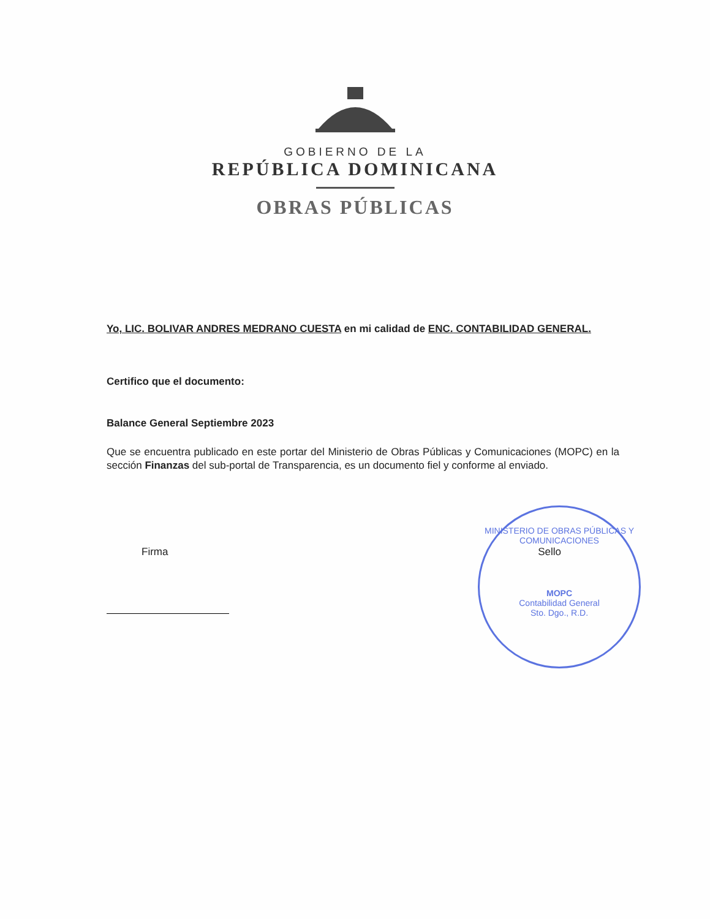GOBIERNO DE LA
REPÚBLICA DOMINICANA
OBRAS PÚBLICAS
Yo, LIC. BOLIVAR ANDRES MEDRANO CUESTA en mi calidad de ENC. CONTABILIDAD GENERAL.
Certifico que el documento:
Balance General Septiembre 2023
Que se encuentra publicado en este portar del Ministerio de Obras Públicas y Comunicaciones (MOPC) en la sección Finanzas del sub-portal de Transparencia, es un documento fiel y conforme al enviado.
Firma Sello
MINISTERIO DE OBRAS PÚBLICAS Y COMUNICACIONES
MOPC
Contabilidad General
Sto. Dgo., R.D.